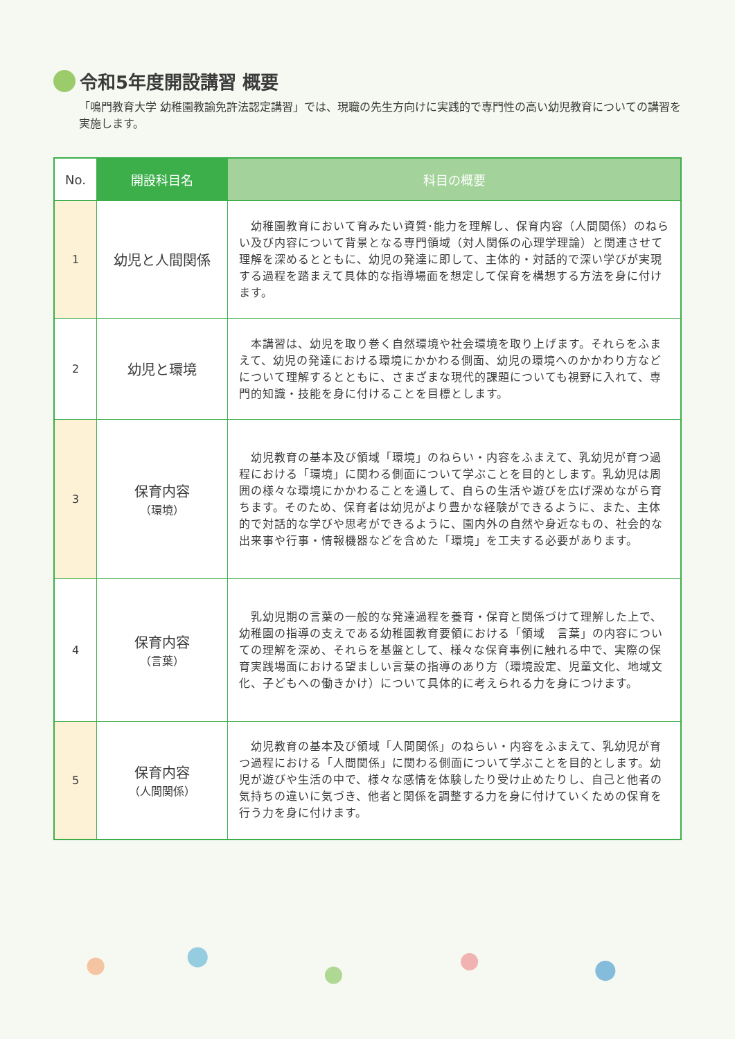令和5年度開設講習 概要
「鳴門教育大学 幼稚園教諭免許法認定講習」では、現職の先生方向けに実践的で専門性の高い幼児教育についての講習を実施します。
| No. | 開設科目名 | 科目の概要 |
| --- | --- | --- |
| 1 | 幼児と人間関係 | 幼稚園教育において育みたい資質･能力を理解し、保育内容（人間関係）のねらい及び内容について背景となる専門領域（対人関係の心理学理論）と関連させて理解を深めるとともに、幼児の発達に即して、主体的・対話的で深い学びが実現する過程を踏まえて具体的な指導場面を想定して保育を構想する方法を身に付けます。 |
| 2 | 幼児と環境 | 本講習は、幼児を取り巻く自然環境や社会環境を取り上げます。それらをふまえて、幼児の発達における環境にかかわる側面、幼児の環境へのかかわり方などについて理解するとともに、さまざまな現代的課題についても視野に入れて、専門的知識・技能を身に付けることを目標とします。 |
| 3 | 保育内容 （環境） | 幼児教育の基本及び領域「環境」のねらい・内容をふまえて、乳幼児が育つ過程における「環境」に関わる側面について学ぶことを目的とします。乳幼児は周囲の様々な環境にかかわることを通して、自らの生活や遊びを広げ深めながら育ちます。そのため、保育者は幼児がより豊かな経験ができるように、また、主体的で対話的な学びや思考ができるように、園内外の自然や身近なもの、社会的な出来事や行事・情報機器などを含めた「環境」を工夫する必要があります。 |
| 4 | 保育内容 （言葉） | 乳幼児期の言葉の一般的な発達過程を養育・保育と関係づけて理解した上で、幼稚園の指導の支えである幼稚園教育要領における「領域 言葉」の内容についての理解を深め、それらを基盤として、様々な保育事例に触れる中で、実際の保育実践場面における望ましい言葉の指導のあり方（環境設定、児童文化、地域文化、子どもへの働きかけ）について具体的に考えられる力を身につけます。 |
| 5 | 保育内容 （人間関係） | 幼児教育の基本及び領域「人間関係」のねらい・内容をふまえて、乳幼児が育つ過程における「人間関係」に関わる側面について学ぶことを目的とします。幼児が遊びや生活の中で、様々な感情を体験したり受け止めたりし、自己と他者の気持ちの違いに気づき、他者と関係を調整する力を身に付けていくための保育を行う力を身に付けます。 |